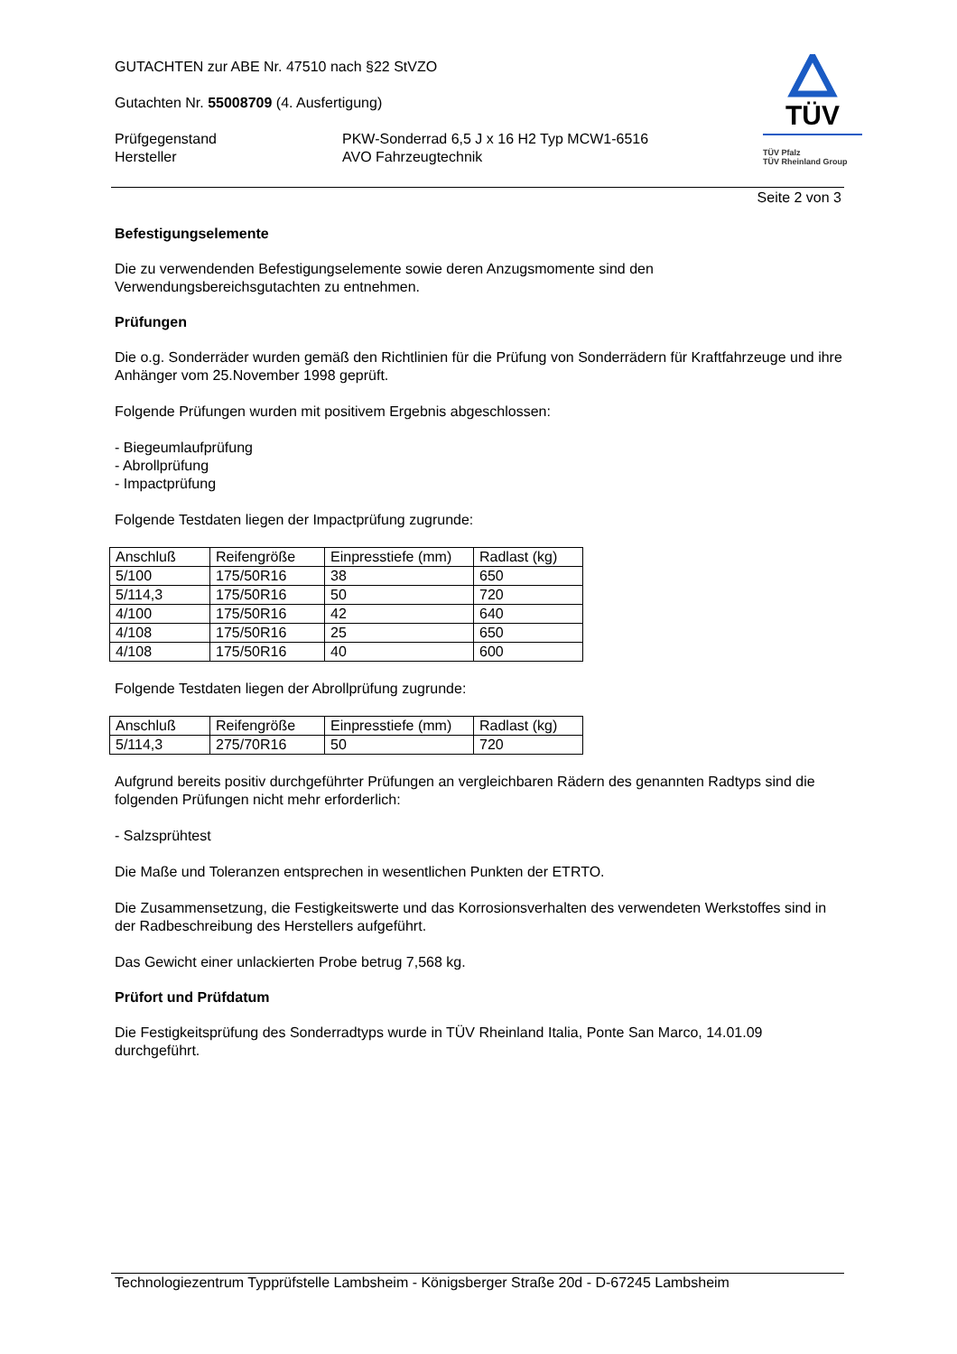TÜV
TÜV Pfalz
TÜV Rheinland Group
GUTACHTEN zur ABE Nr. 47510 nach §22 StVZO
Gutachten Nr. 55008709 (4. Ausfertigung)
Prüfgegenstand
Hersteller
PKW-Sonderrad 6,5 J x 16 H2 Typ MCW1-6516
AVO Fahrzeugtechnik
Seite 2 von 3
Befestigungselemente
Die zu verwendenden Befestigungselemente sowie deren Anzugsmomente sind den Verwendungsbereichsgutachten zu entnehmen.
Prüfungen
Die o.g. Sonderräder wurden gemäß den Richtlinien für die Prüfung von Sonderrädern für Kraftfahrzeuge und ihre Anhänger vom 25.November 1998 geprüft.
Folgende Prüfungen wurden mit positivem Ergebnis abgeschlossen:
- Biegeumlaufprüfung
- Abrollprüfung
- Impactprüfung
Folgende Testdaten liegen der Impactprüfung zugrunde:
| Anschluß | Reifengröße | Einpresstiefe (mm) | Radlast (kg) |
| 5/100 | 175/50R16 | 38 | 650 |
| 5/114,3 | 175/50R16 | 50 | 720 |
| 4/100 | 175/50R16 | 42 | 640 |
| 4/108 | 175/50R16 | 25 | 650 |
| 4/108 | 175/50R16 | 40 | 600 |
Folgende Testdaten liegen der Abrollprüfung zugrunde:
| Anschluß | Reifengröße | Einpresstiefe (mm) | Radlast (kg) |
| 5/114,3 | 275/70R16 | 50 | 720 |
Aufgrund bereits positiv durchgeführter Prüfungen an vergleichbaren Rädern des genannten Radtyps sind die folgenden Prüfungen nicht mehr erforderlich:
- Salzsprühtest
Die Maße und Toleranzen entsprechen in wesentlichen Punkten der ETRTO.
Die Zusammensetzung, die Festigkeitswerte und das Korrosionsverhalten des verwendeten Werkstoffes sind in der Radbeschreibung des Herstellers aufgeführt.
Das Gewicht einer unlackierten Probe betrug 7,568 kg.
Prüfort und Prüfdatum
Die Festigkeitsprüfung des Sonderradtyps wurde in TÜV Rheinland Italia, Ponte San Marco, 14.01.09 durchgeführt.
Technologiezentrum Typprüfstelle Lambsheim - Königsberger Straße 20d - D-67245 Lambsheim